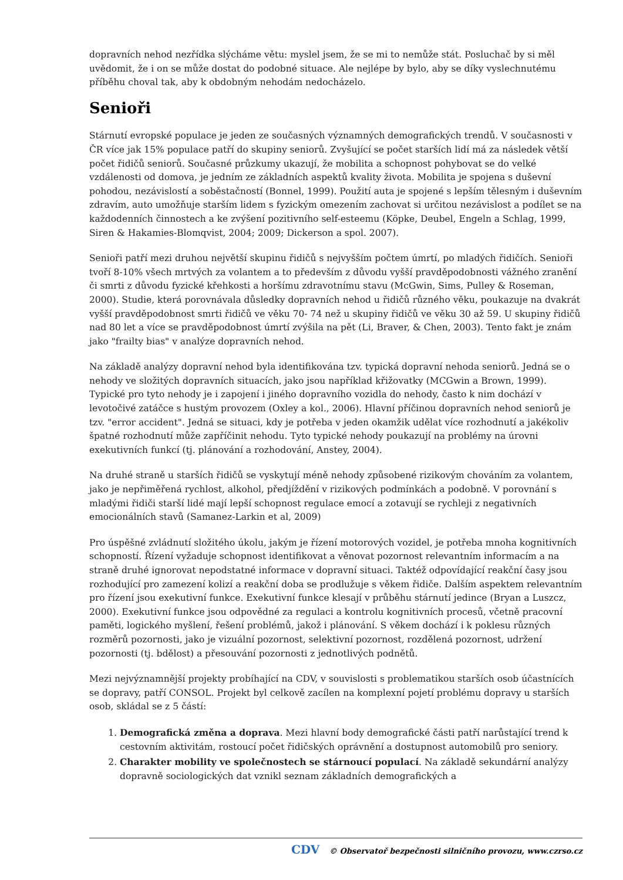dopravních nehod nezřídka slýcháme větu: myslel jsem, že se mi to nemůže stát. Posluchač by si měl uvědomit, že i on se může dostat do podobné situace. Ale nejlépe by bylo, aby se díky vyslechnutému příběhu choval tak, aby k obdobným nehodám nedocházelo.
Senioři
Stárnutí evropské populace je jeden ze současných významných demografických trendů. V současnosti v ČR více jak 15% populace patří do skupiny seniorů. Zvyšující se počet starších lidí má za následek větší počet řidičů seniorů. Současné průzkumy ukazují, že mobilita a schopnost pohybovat se do velké vzdálenosti od domova, je jedním ze základních aspektů kvality života. Mobilita je spojena s duševní pohodou, nezávislostí a soběstačností (Bonnel, 1999). Použití auta je spojené s lepším tělesným i duševním zdravím, auto umožňuje starším lidem s fyzickým omezením zachovat si určitou nezávislost a podílet se na každodenních činnostech a ke zvýšení pozitivního self-esteemu (Köpke, Deubel, Engeln a Schlag, 1999, Siren & Hakamies-Blomqvist, 2004; 2009; Dickerson a spol. 2007).
Senioři patří mezi druhou největší skupinu řidičů s nejvyšším počtem úmrtí, po mladých řidičích. Senioři tvoří 8-10% všech mrtvých za volantem a to především z důvodu vyšší pravděpodobnosti vážného zranění či smrti z důvodu fyzické křehkosti a horšímu zdravotnímu stavu (McGwin, Sims, Pulley & Roseman, 2000). Studie, která porovnávala důsledky dopravních nehod u řidičů různého věku, poukazuje na dvakrát vyšší pravděpodobnost smrti řidičů ve věku 70- 74 než u skupiny řidičů ve věku 30 až 59. U skupiny řidičů nad 80 let a více se pravděpodobnost úmrtí zvýšila na pět (Li, Braver, & Chen, 2003). Tento fakt je znám jako "frailty bias" v analýze dopravních nehod.
Na základě analýzy dopravní nehod byla identifikována tzv. typická dopravní nehoda seniorů. Jedná se o nehody ve složitých dopravních situacích, jako jsou například křižovatky (MCGwin a Brown, 1999). Typické pro tyto nehody je i zapojení i jiného dopravního vozidla do nehody, často k nim dochází v levotočivé zatáčce s hustým provozem (Oxley a kol., 2006). Hlavní příčinou dopravních nehod seniorů je tzv. "error accident". Jedná se situaci, kdy je potřeba v jeden okamžik udělat více rozhodnutí a jakékoliv špatné rozhodnutí může zapříčinit nehodu. Tyto typické nehody poukazují na problémy na úrovni exekutivních funkcí (tj. plánování a rozhodování, Anstey, 2004).
Na druhé straně u starších řidičů se vyskytují méně nehody způsobené rizikovým chováním za volantem, jako je nepřiměřená rychlost, alkohol, předjíždění v rizikových podmínkách a podobně. V porovnání s mladými řidiči starší lidé mají lepší schopnost regulace emocí a zotavují se rychleji z negativních emocionálních stavů (Samanez-Larkin et al, 2009)
Pro úspěšné zvládnutí složitého úkolu, jakým je řízení motorových vozidel, je potřeba mnoha kognitivních schopností. Řízení vyžaduje schopnost identifikovat a věnovat pozornost relevantním informacím a na straně druhé ignorovat nepodstatné informace v dopravní situaci. Taktéž odpovídající reakční časy jsou rozhodující pro zamezení kolizí a reakční doba se prodlužuje s věkem řidiče. Dalším aspektem relevantním pro řízení jsou exekutivní funkce. Exekutivní funkce klesají v průběhu stárnutí jedince (Bryan a Luszcz, 2000). Exekutivní funkce jsou odpovědné za regulaci a kontrolu kognitivních procesů, včetně pracovní paměti, logického myšlení, řešení problémů, jakož i plánování. S věkem dochází i k poklesu různých rozměrů pozornosti, jako je vizuální pozornost, selektivní pozornost, rozdělená pozornost, udržení pozornosti (tj. bdělost) a přesouvání pozornosti z jednotlivých podnětů.
Mezi nejvýznamnější projekty probíhající na CDV, v souvislosti s problematikou starších osob účastnících se dopravy, patří CONSOL. Projekt byl celkově zacílen na komplexní pojetí problému dopravy u starších osob, skládal se z 5 částí:
1. Demografická změna a doprava. Mezi hlavní body demografické části patří narůstající trend k cestovním aktivitám, rostoucí počet řidičských oprávnění a dostupnost automobilů pro seniory.
2. Charakter mobility ve společnostech se stárnoucí populací. Na základě sekundární analýzy dopravně sociologických dat vznikl seznam základních demografických a
CDV © Observatoř bezpečnosti silničního provozu, www.czrso.cz